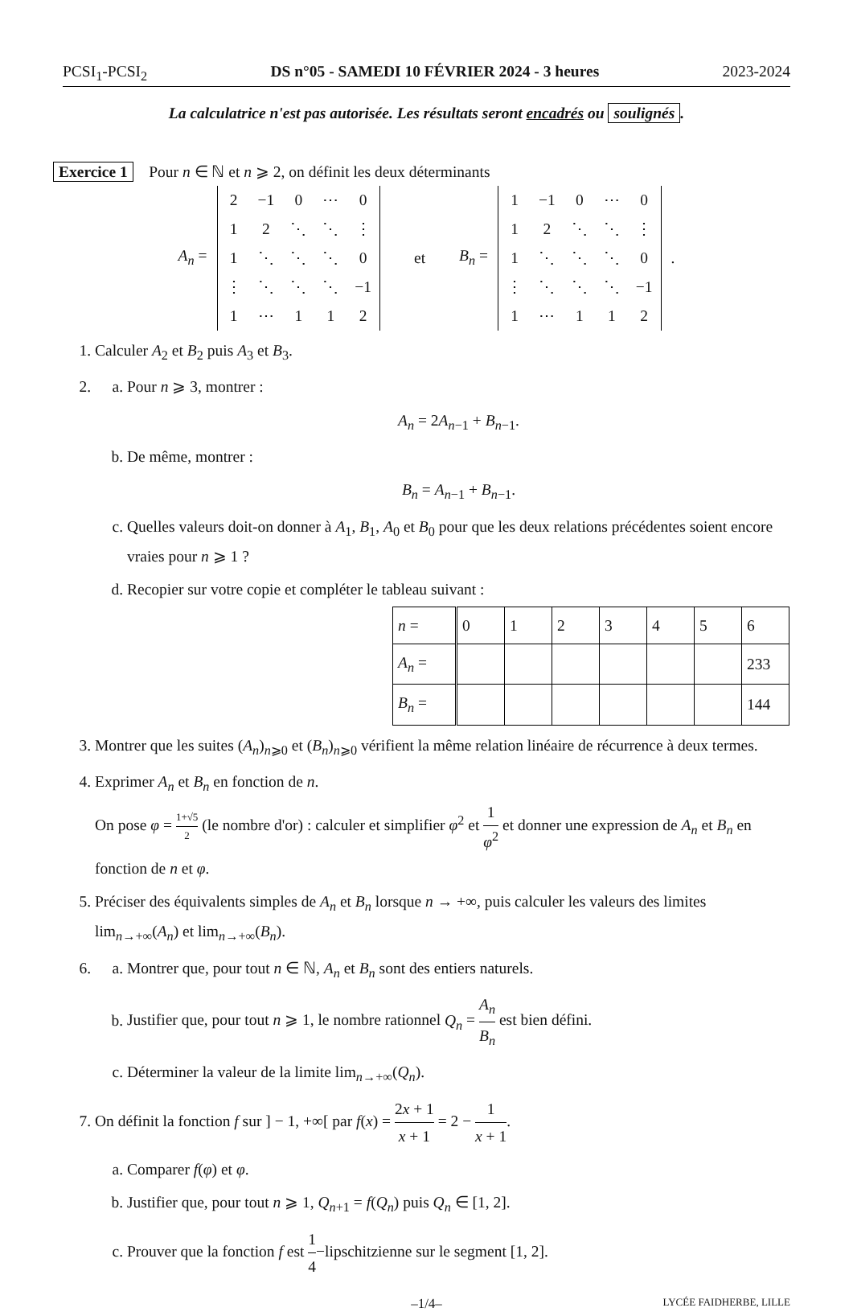PCSI<sub>1</sub>-PCSI<sub>2</sub> DS n°05 - SAMEDI 10 FÉVRIER 2024 - 3 heures 2023-2024
La calculatrice n'est pas autorisée. Les résultats seront encadrés ou soulignés.
Exercice 1 Pour n ∈ ℕ et n ⩾ 2, on définit les deux déterminants
A<sub>n</sub> =
| 2 | −1 | 0 | ⋯ | 0 |
| 1 | 2 | ⋱ | ⋱ | ⋮ |
| 1 | ⋱ | ⋱ | ⋱ | 0 |
| ⋮ | ⋱ | ⋱ | ⋱ | −1 |
| 1 | ⋯ | 1 | 1 | 2 |
et B<sub>n</sub> =
| 1 | −1 | 0 | ⋯ | 0 |
| 1 | 2 | ⋱ | ⋱ | ⋮ |
| 1 | ⋱ | ⋱ | ⋱ | 0 |
| ⋮ | ⋱ | ⋱ | ⋱ | −1 |
| 1 | ⋯ | 1 | 1 | 2 |
.
1. Calculer A<sub>2</sub> et B<sub>2</sub> puis A<sub>3</sub> et B<sub>3</sub>.
2.
a. Pour n ⩾ 3, montrer :
A<sub>n</sub> = 2A<sub>n−1</sub> + B<sub>n−1</sub>.
b. De même, montrer :
B<sub>n</sub> = A<sub>n−1</sub> + B<sub>n−1</sub>.
c. Quelles valeurs doit-on donner à A<sub>1</sub>, B<sub>1</sub>, A<sub>0</sub> et B<sub>0</sub> pour que les deux relations précédentes soient encore vraies pour n ⩾ 1 ?
d. Recopier sur votre copie et compléter le tableau suivant :
| n = | 0 | 1 | 2 | 3 | 4 | 5 | 6 |
| A<sub>n</sub> = | | | | | | | 233 |
| B<sub>n</sub> = | | | | | | | 144 |
3. Montrer que les suites (A<sub>n</sub>)<sub>n⩾0</sub> et (B<sub>n</sub>)<sub>n⩾0</sub> vérifient la même relation linéaire de récurrence à deux termes.
4. Exprimer A<sub>n</sub> et B<sub>n</sub> en fonction de n.
On pose φ = 1+√5 2 (le nombre d'or) : calculer et simplifier φ<sup>2</sup> et 1 φ<sup>2</sup> et donner une expression de A<sub>n</sub> et B<sub>n</sub> en fonction de n et φ.
5. Préciser des équivalents simples de A<sub>n</sub> et B<sub>n</sub> lorsque n → +∞, puis calculer les valeurs des limites lim<sub>n→+∞</sub>(A<sub>n</sub>) et lim<sub>n→+∞</sub>(B<sub>n</sub>).
6.
a. Montrer que, pour tout n ∈ ℕ, A<sub>n</sub> et B<sub>n</sub> sont des entiers naturels.
b. Justifier que, pour tout n ⩾ 1, le nombre rationnel Q<sub>n</sub> = A<sub>n</sub> B<sub>n</sub> est bien défini.
c. Déterminer la valeur de la limite lim<sub>n→+∞</sub>(Q<sub>n</sub>).
7. On définit la fonction f sur ] − 1, +∞[ par f(x) = 2x + 1 x + 1 = 2 − 1 x + 1.
a. Comparer f(φ) et φ.
b. Justifier que, pour tout n ⩾ 1, Q<sub>n+1</sub> = f(Q<sub>n</sub>) puis Q<sub>n</sub> ∈ [1, 2].
c. Prouver que la fonction f est 1 4−lipschitzienne sur le segment [1, 2].
–1/4– LYCÉE FAIDHERBE, LILLE